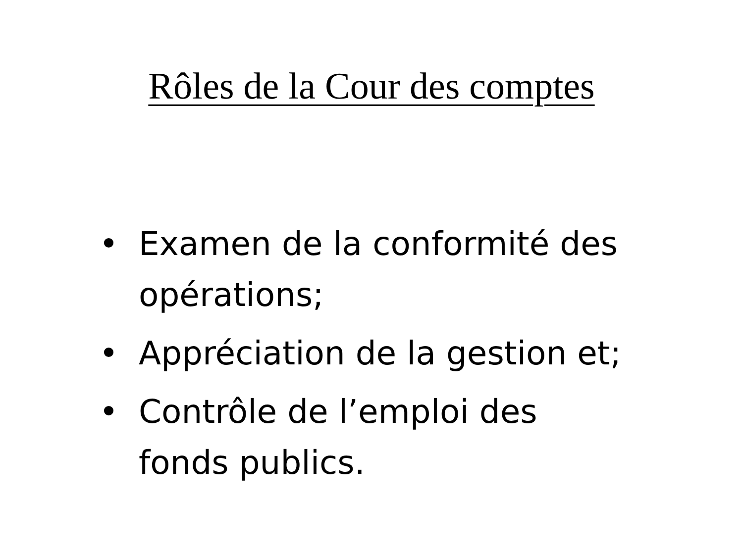Rôles de la Cour des comptes
• Examen de la conformité des opérations;
• Appréciation de la gestion et;
• Contrôle de l’emploi des
fonds publics.